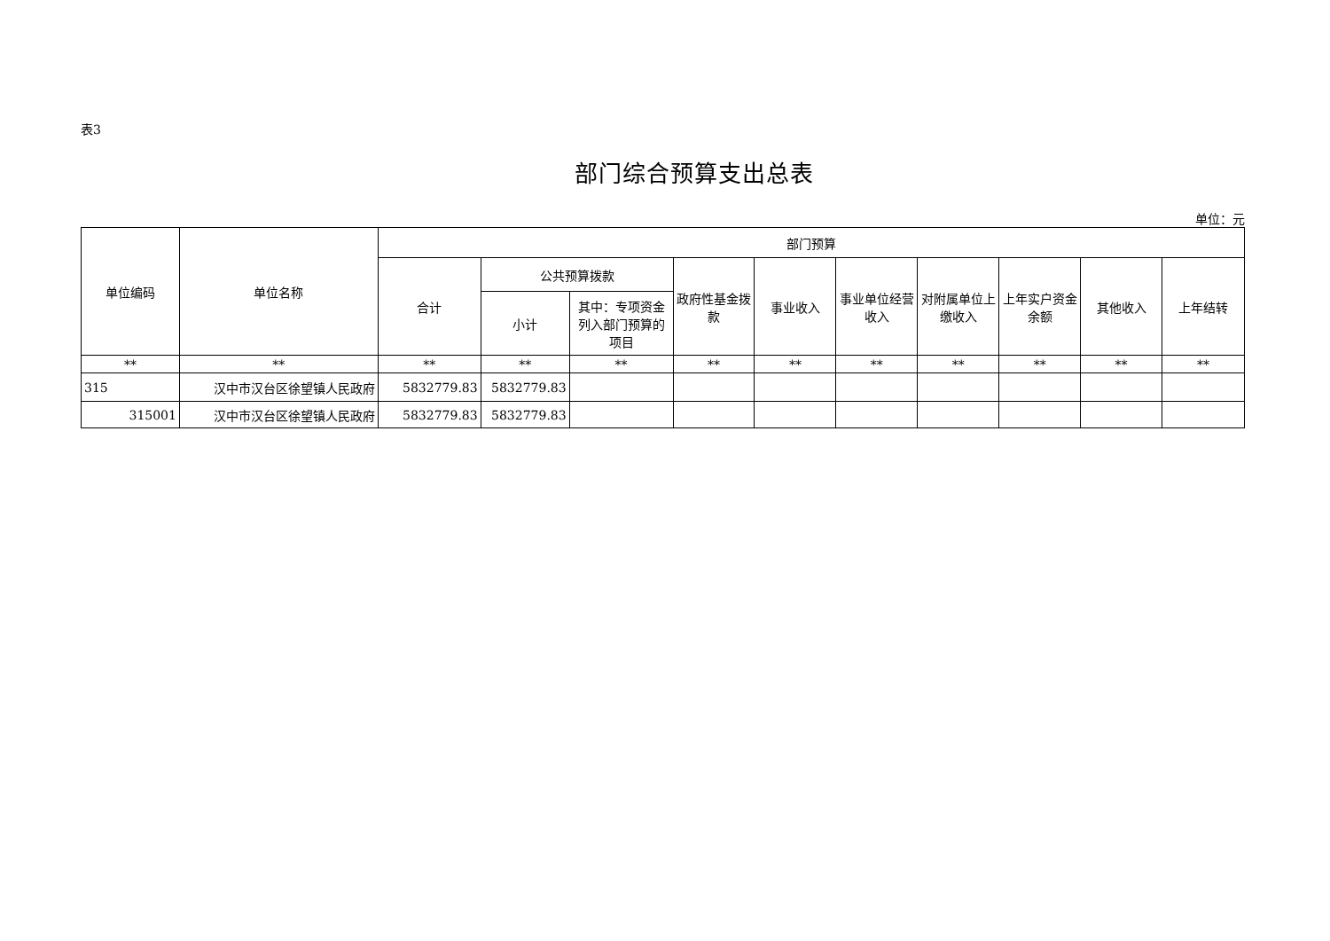表3
部门综合预算支出总表
单位：元
| 单位编码 | 单位名称 | 部门预算 | | | | | | | | | |
| --- | --- | --- | --- | --- | --- | --- | --- | --- | --- | --- | --- |
| | | 合计 | 公共预算拨款 | | 政府性基金拨款 | 事业收入 | 事业单位经营收入 | 对附属单位上缴收入 | 上年实户资金余额 | 其他收入 | 上年结转 |
| | | | 小计 | 其中：专项资金列入部门预算的项目 | | | | | | | |
| ** | ** | ** | ** | ** | ** | ** | ** | ** | ** | ** | ** |
| 315 | 汉中市汉台区徐望镇人民政府 | 5832779.83 | 5832779.83 | | | | | | | | |
| 315001 | 汉中市汉台区徐望镇人民政府 | 5832779.83 | 5832779.83 | | | | | | | | |